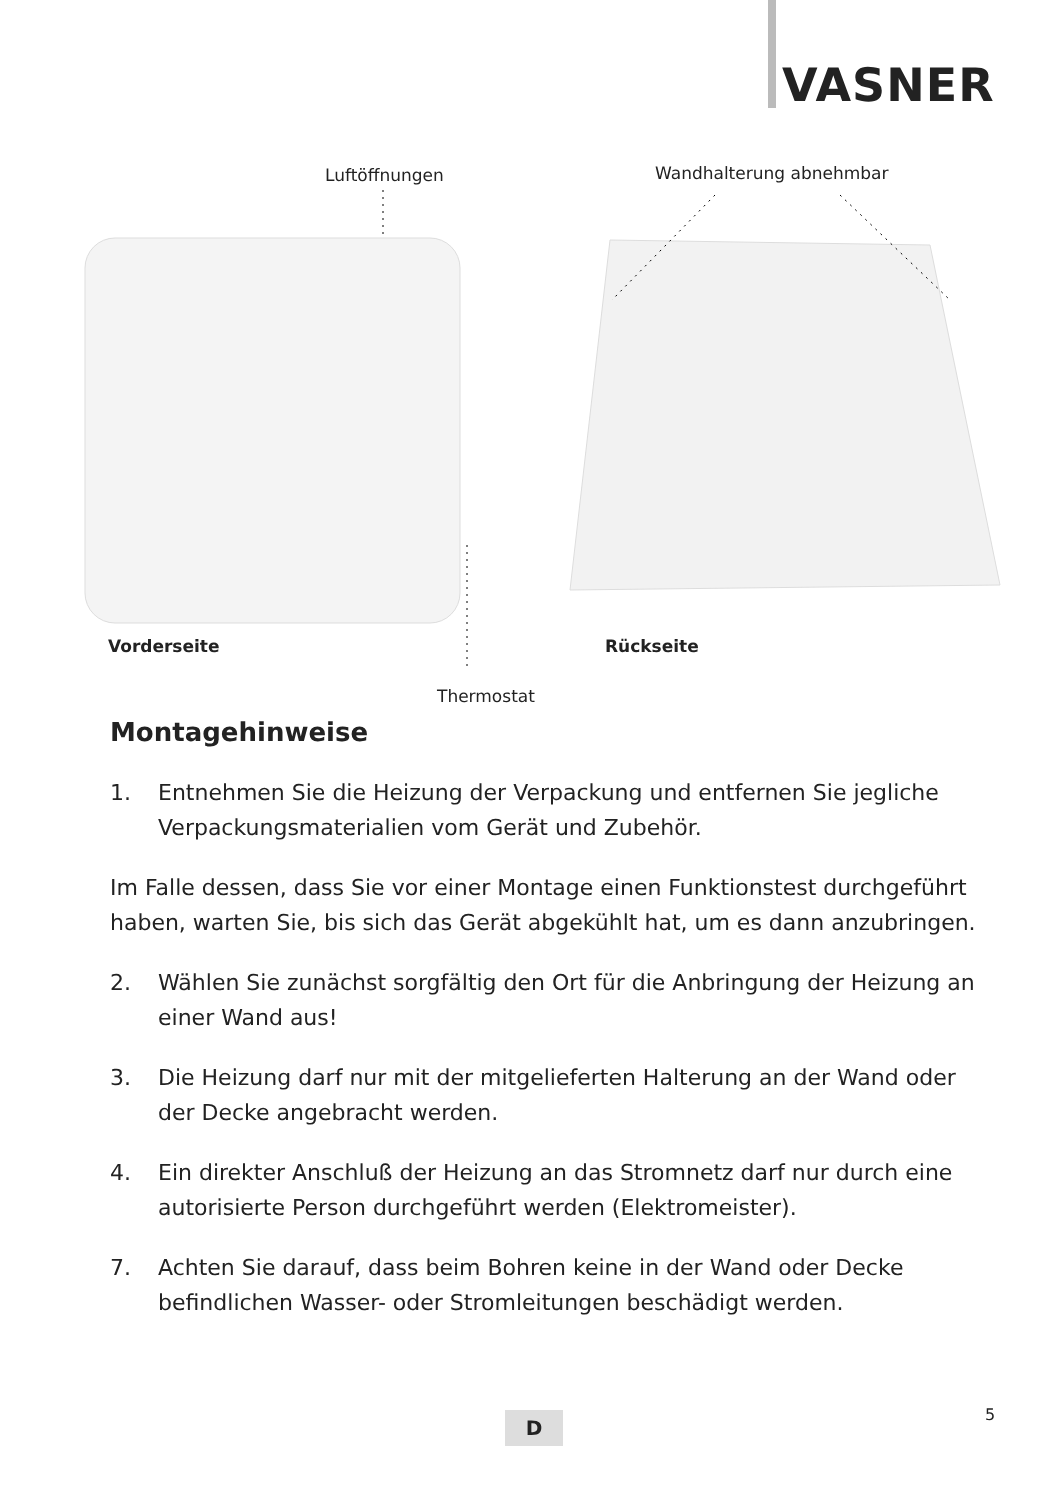VASNER
Luftöffnungen Wandhalterung abnehmbar
Vorderseite Rückseite
Thermostat
Montagehinweise
1. Entnehmen Sie die Heizung der Verpackung und entfernen Sie jegliche Verpackungsmaterialien vom Gerät und Zubehör.
Im Falle dessen, dass Sie vor einer Montage einen Funktionstest durchgeführt haben, warten Sie, bis sich das Gerät abgekühlt hat, um es dann anzubringen.
2. Wählen Sie zunächst sorgfältig den Ort für die Anbringung der Heizung an einer Wand aus!
3. Die Heizung darf nur mit der mitgelieferten Halterung an der Wand oder der Decke angebracht werden.
4. Ein direkter Anschluß der Heizung an das Stromnetz darf nur durch eine autorisierte Person durchgeführt werden (Elektromeister).
7. Achten Sie darauf, dass beim Bohren keine in der Wand oder Decke befindlichen Wasser- oder Stromleitungen beschädigt werden.
D 5